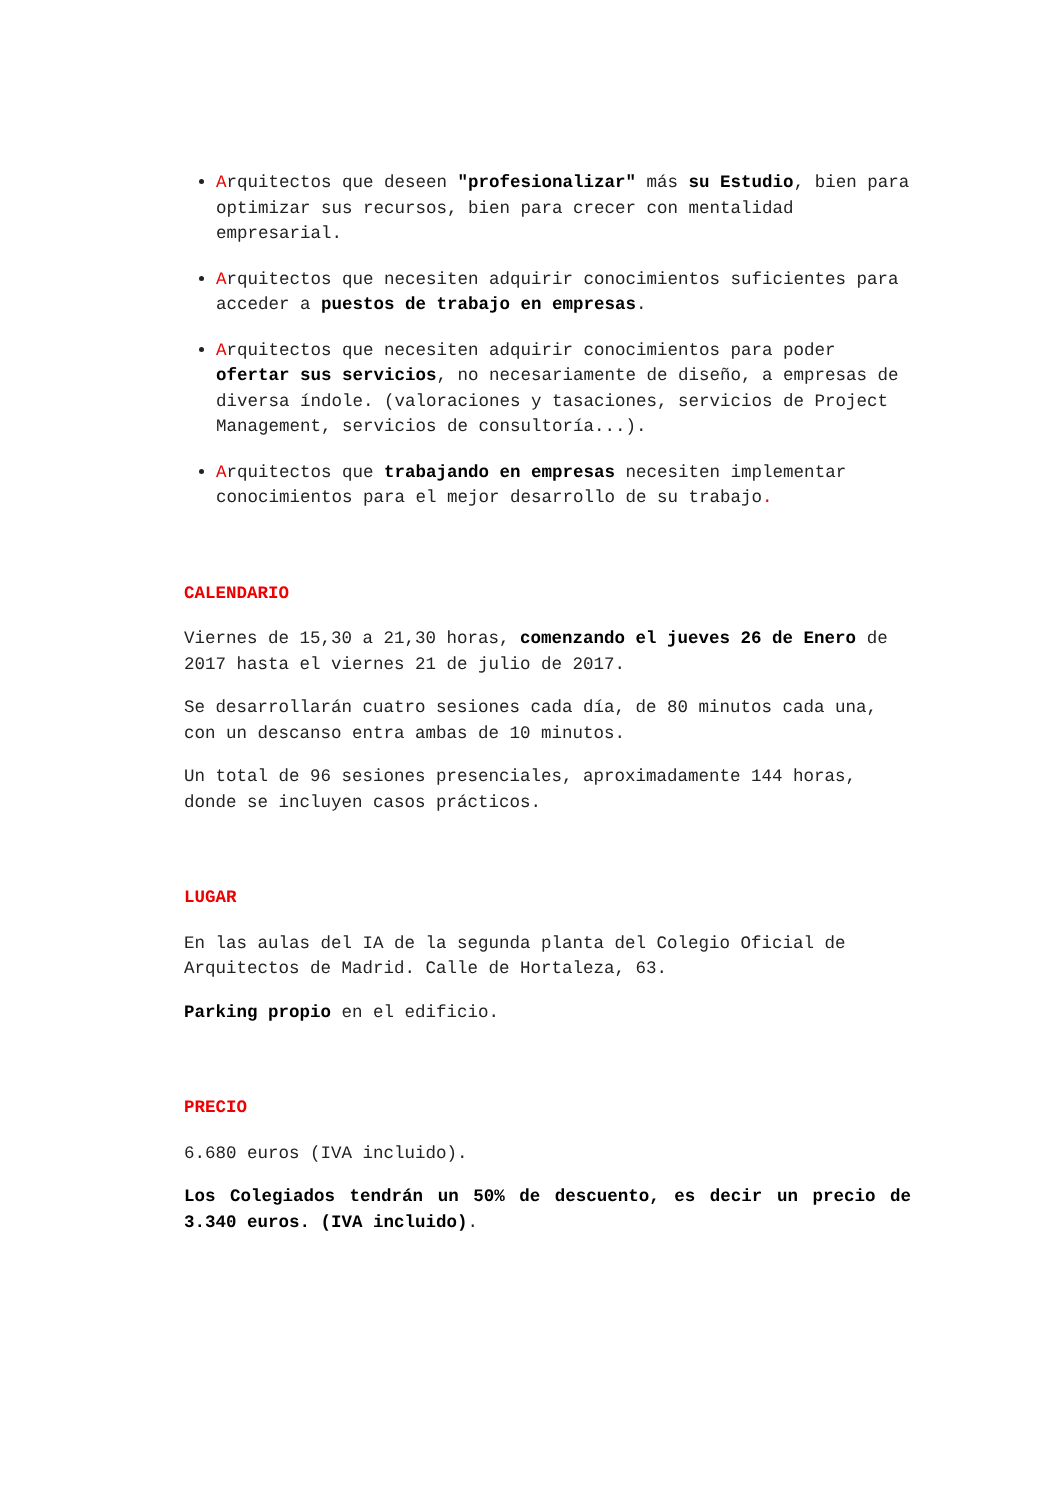Arquitectos que deseen "profesionalizar" más su Estudio, bien para optimizar sus recursos, bien para crecer con mentalidad empresarial.
Arquitectos que necesiten adquirir conocimientos suficientes para acceder a puestos de trabajo en empresas.
Arquitectos que necesiten adquirir conocimientos para poder ofertar sus servicios, no necesariamente de diseño, a empresas de diversa índole. (valoraciones y tasaciones, servicios de Project Management, servicios de consultoría...).
Arquitectos que trabajando en empresas necesiten implementar conocimientos para el mejor desarrollo de su trabajo.
CALENDARIO
Viernes de 15,30 a 21,30 horas, comenzando el jueves 26 de Enero de 2017 hasta el viernes 21 de julio de 2017.
Se desarrollarán cuatro sesiones cada día, de 80 minutos cada una, con un descanso entra ambas de 10 minutos.
Un total de 96 sesiones presenciales, aproximadamente 144 horas, donde se incluyen casos prácticos.
LUGAR
En las aulas del IA de la segunda planta del Colegio Oficial de Arquitectos de Madrid. Calle de Hortaleza, 63.
Parking propio en el edificio.
PRECIO
6.680 euros (IVA incluido).
Los Colegiados tendrán un 50% de descuento, es decir un precio de 3.340 euros. (IVA incluido).